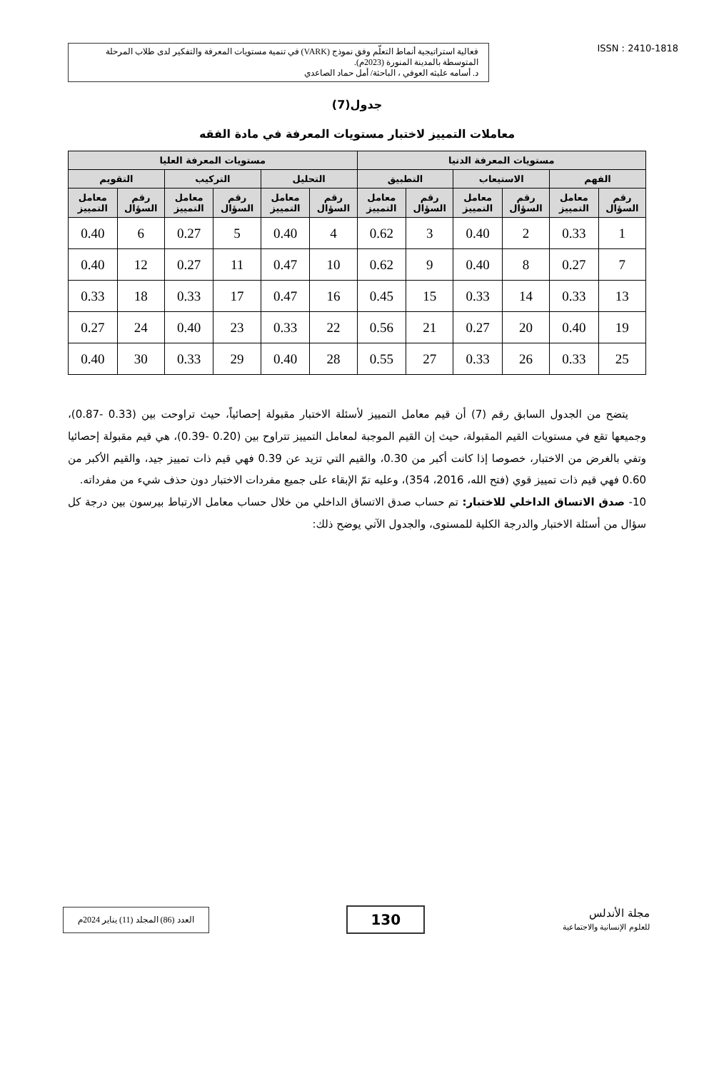فعالية استراتيجية أنماط التعلّم وفق نموذج (VARK) في تنمية مستويات المعرفة والتفكير لدى طلاب المرحلة المتوسطة بالمدينة المنورة (2023م).
د. أسامه عليثه العوفي ، الباحثة/ أمل حماد الصاعدي
ISSN : 2410-1818
جدول(7)
معاملات التمييز لاختبار مستويات المعرفة في مادة الفقه
| مستويات المعرفة الدنيا | | | | | | مستويات المعرفة العليا | | | | | |
| --- | --- | --- | --- | --- | --- | --- | --- | --- | --- | --- | --- |
| الفهم | | الاستيعاب | | التطبيق | | التحليل | | التركيب | | التقويم | |
| رقم السؤال | معامل التمييز | رقم السؤال | معامل التمييز | رقم السؤال | معامل التمييز | رقم السؤال | معامل التمييز | رقم السؤال | معامل التمييز | رقم السؤال | معامل التمييز |
| 1 | 0.33 | 2 | 0.40 | 3 | 0.62 | 4 | 0.40 | 5 | 0.27 | 6 | 0.40 |
| 7 | 0.27 | 8 | 0.40 | 9 | 0.62 | 10 | 0.47 | 11 | 0.27 | 12 | 0.40 |
| 13 | 0.33 | 14 | 0.33 | 15 | 0.45 | 16 | 0.47 | 17 | 0.33 | 18 | 0.33 |
| 19 | 0.40 | 20 | 0.27 | 21 | 0.56 | 22 | 0.33 | 23 | 0.40 | 24 | 0.27 |
| 25 | 0.33 | 26 | 0.33 | 27 | 0.55 | 28 | 0.40 | 29 | 0.33 | 30 | 0.40 |
يتضح من الجدول السابق رقم (7) أن قيم معامل التمييز لأسئلة الاختبار مقبولة إحصائياً، حيث تراوحت بين (0.33 -0.87)، وجميعها تقع في مستويات القيم المقبولة، حيث إن القيم الموجبة لمعامل التمييز تتراوح بين (0.20 -0.39)، هي قيم مقبولة إحصائيا وتفي بالغرض من الاختبار، خصوصا إذا كانت أكبر من 0.30، والقيم التي تزيد عن 0.39 فهي قيم ذات تمييز جيد، والقيم الأكبر من 0.60 فهي قيم ذات تمييز قوي (فتح الله، 2016، 354)، وعليه تمّ الإبقاء على جميع مفردات الاختبار دون حذف شيء من مفرداته.
10- صدق الاتساق الداخلي للاختبار: تم حساب صدق الاتساق الداخلي من خلال حساب معامل الارتباط بيرسون بين درجة كل سؤال من أسئلة الاختبار والدرجة الكلية للمستوى، والجدول الآتي يوضح ذلك:
العدد (86) المجلد (11) يناير 2024م
130
مجلة الأندلس
للعلوم الإنسانية والاجتماعية